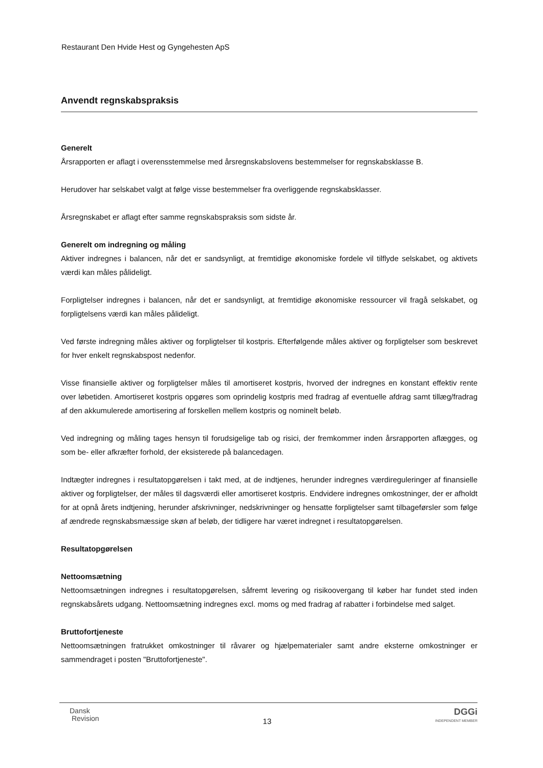Restaurant Den Hvide Hest og Gyngehesten ApS
Anvendt regnskabspraksis
Generelt
Årsrapporten er aflagt i overensstemmelse med årsregnskabslovens bestemmelser for regnskabsklasse B.
Herudover har selskabet valgt at følge visse bestemmelser fra overliggende regnskabsklasser.
Årsregnskabet er aflagt efter samme regnskabspraksis som sidste år.
Generelt om indregning og måling
Aktiver indregnes i balancen, når det er sandsynligt, at fremtidige økonomiske fordele vil tilflyde selskabet, og aktivets værdi kan måles pålideligt.
Forpligtelser indregnes i balancen, når det er sandsynligt, at fremtidige økonomiske ressourcer vil fragå selskabet, og forpligtelsens værdi kan måles pålideligt.
Ved første indregning måles aktiver og forpligtelser til kostpris. Efterfølgende måles aktiver og forpligtelser som beskrevet for hver enkelt regnskabspost nedenfor.
Visse finansielle aktiver og forpligtelser måles til amortiseret kostpris, hvorved der indregnes en konstant effektiv rente over løbetiden. Amortiseret kostpris opgøres som oprindelig kostpris med fradrag af eventuelle afdrag samt tillæg/fradrag af den akkumulerede amortisering af forskellen mellem kostpris og nominelt beløb.
Ved indregning og måling tages hensyn til forudsigelige tab og risici, der fremkommer inden årsrapporten aflægges, og som be- eller afkræfter forhold, der eksisterede på balancedagen.
Indtægter indregnes i resultatopgørelsen i takt med, at de indtjenes, herunder indregnes værdireguleringer af finansielle aktiver og forpligtelser, der måles til dagsværdi eller amortiseret kostpris. Endvidere indregnes omkostninger, der er afholdt for at opnå årets indtjening, herunder afskrivninger, nedskrivninger og hensatte forpligtelser samt tilbageførsler som følge af ændrede regnskabsmæssige skøn af beløb, der tidligere har været indregnet i resultatopgørelsen.
Resultatopgørelsen
Nettoomsætning
Nettoomsætningen indregnes i resultatopgørelsen, såfremt levering og risikoovergang til køber har fundet sted inden regnskabsårets udgang. Nettoomsætning indregnes excl. moms og med fradrag af rabatter i forbindelse med salget.
Bruttofortjeneste
Nettoomsætningen fratrukket omkostninger til råvarer og hjælpematerialer samt andre eksterne omkostninger er sammendraget i posten "Bruttofortjeneste".
Dansk
Revision
13
DGGi
INDEPENDENT MEMBER